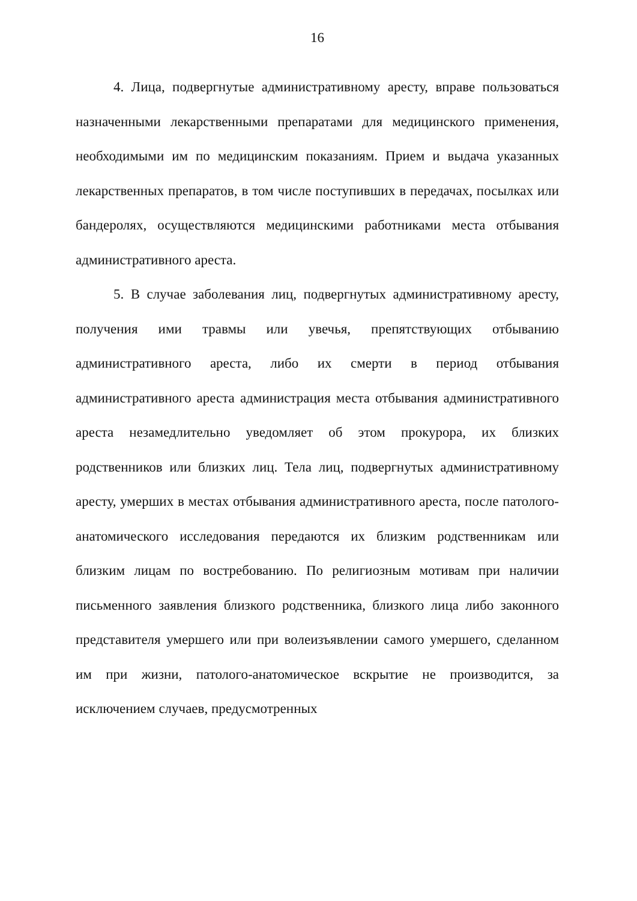16
4. Лица, подвергнутые административному аресту, вправе пользоваться назначенными лекарственными препаратами для медицинского применения, необходимыми им по медицинским показаниям. Прием и выдача указанных лекарственных препаратов, в том числе поступивших в передачах, посылках или бандеролях, осуществляются медицинскими работниками места отбывания административного ареста.
5. В случае заболевания лиц, подвергнутых административному аресту, получения ими травмы или увечья, препятствующих отбыванию административного ареста, либо их смерти в период отбывания административного ареста администрация места отбывания административного ареста незамедлительно уведомляет об этом прокурора, их близких родственников или близких лиц. Тела лиц, подвергнутых административному аресту, умерших в местах отбывания административного ареста, после патолого-анатомического исследования передаются их близким родственникам или близким лицам по востребованию. По религиозным мотивам при наличии письменного заявления близкого родственника, близкого лица либо законного представителя умершего или при волеизъявлении самого умершего, сделанном им при жизни, патолого-анатомическое вскрытие не производится, за исключением случаев, предусмотренных